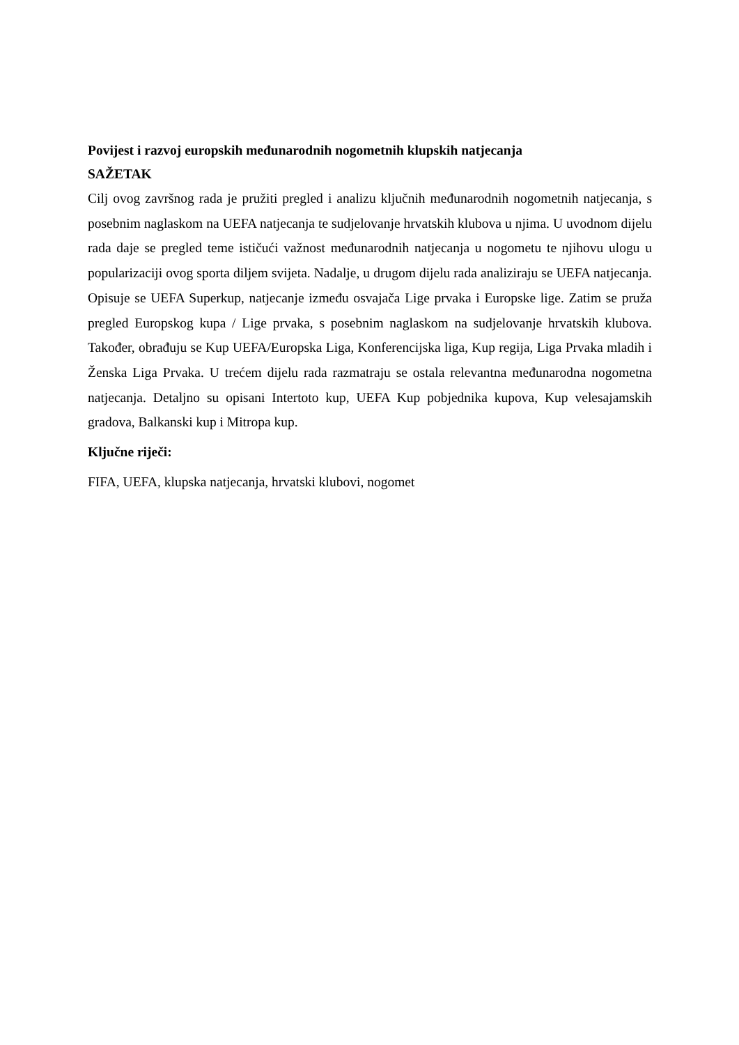Povijest i razvoj europskih međunarodnih nogometnih klupskih natjecanja
SAŽETAK
Cilj ovog završnog rada je pružiti pregled i analizu ključnih međunarodnih nogometnih natjecanja, s posebnim naglaskom na UEFA natjecanja te sudjelovanje hrvatskih klubova u njima. U uvodnom dijelu rada daje se pregled teme ističući važnost međunarodnih natjecanja u nogometu te njihovu ulogu u popularizaciji ovog sporta diljem svijeta. Nadalje, u drugom dijelu rada analiziraju se UEFA natjecanja. Opisuje se UEFA Superkup, natjecanje između osvajača Lige prvaka i Europske lige. Zatim se pruža pregled Europskog kupa / Lige prvaka, s posebnim naglaskom na sudjelovanje hrvatskih klubova. Također, obrađuju se Kup UEFA/Europska Liga, Konferencijska liga, Kup regija, Liga Prvaka mladih i Ženska Liga Prvaka. U trećem dijelu rada razmatraju se ostala relevantna međunarodna nogometna natjecanja. Detaljno su opisani Intertoto kup, UEFA Kup pobjednika kupova, Kup velesajamskih gradova, Balkanski kup i Mitropa kup.
Ključne riječi:
FIFA, UEFA, klupska natjecanja, hrvatski klubovi, nogomet